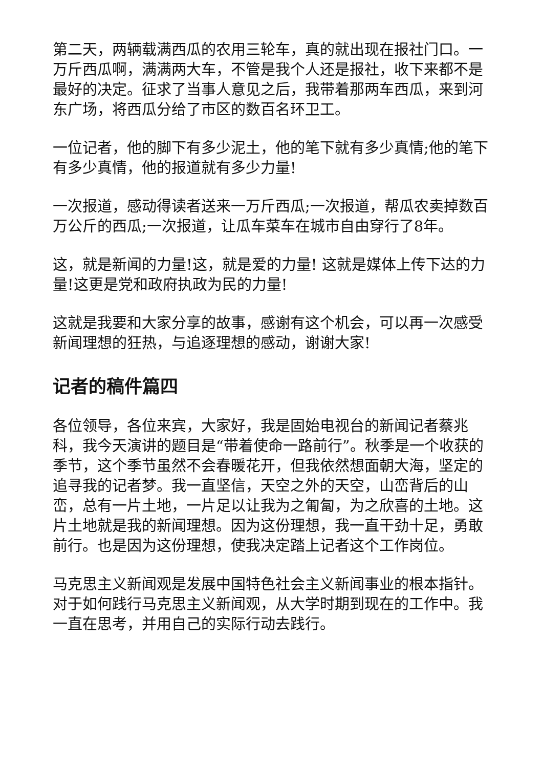第二天，两辆载满西瓜的农用三轮车，真的就出现在报社门口。一万斤西瓜啊，满满两大车，不管是我个人还是报社，收下来都不是最好的决定。征求了当事人意见之后，我带着那两车西瓜，来到河东广场，将西瓜分给了市区的数百名环卫工。
一位记者，他的脚下有多少泥土，他的笔下就有多少真情;他的笔下有多少真情，他的报道就有多少力量!
一次报道，感动得读者送来一万斤西瓜;一次报道，帮瓜农卖掉数百万公斤的西瓜;一次报道，让瓜车菜车在城市自由穿行了8年。
这，就是新闻的力量!这，就是爱的力量! 这就是媒体上传下达的力量!这更是党和政府执政为民的力量!
这就是我要和大家分享的故事，感谢有这个机会，可以再一次感受新闻理想的狂热，与追逐理想的感动，谢谢大家!
记者的稿件篇四
各位领导，各位来宾，大家好，我是固始电视台的新闻记者蔡兆科，我今天演讲的题目是“带着使命一路前行”。秋季是一个收获的季节，这个季节虽然不会春暖花开，但我依然想面朝大海，坚定的追寻我的记者梦。我一直坚信，天空之外的天空，山峦背后的山峦，总有一片土地，一片足以让我为之匍匐，为之欣喜的土地。这片土地就是我的新闻理想。因为这份理想，我一直干劲十足，勇敢前行。也是因为这份理想，使我决定踏上记者这个工作岗位。
马克思主义新闻观是发展中国特色社会主义新闻事业的根本指针。对于如何践行马克思主义新闻观，从大学时期到现在的工作中。我一直在思考，并用自己的实际行动去践行。